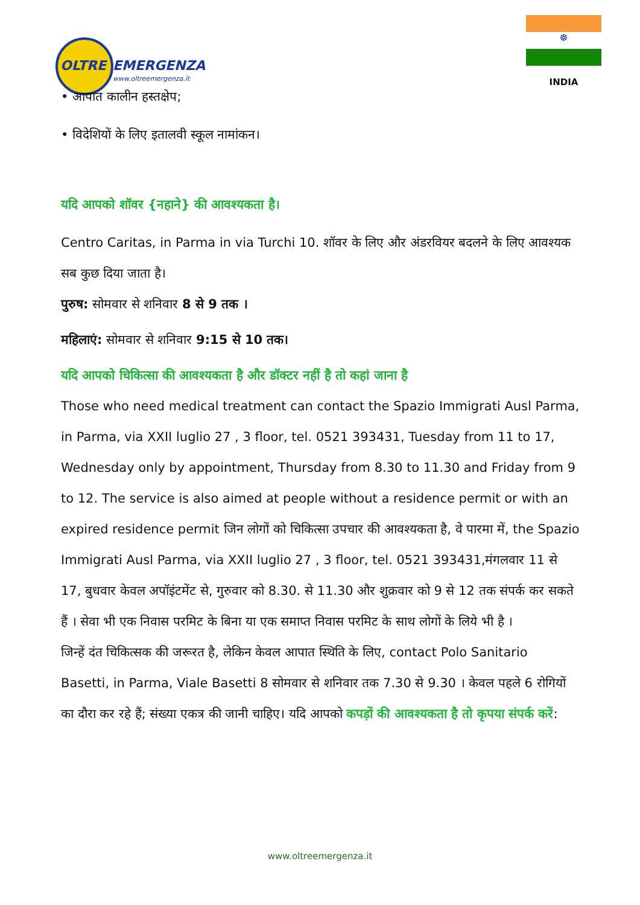OLTRE EMERGENZA
www.oltreemergenza.it
☸
INDIA
• आपात कालीन हस्तक्षेप;
• विदेशियों के लिए इतालवी स्कूल नामांकन।
यदि आपको शॉवर {नहाने} की आवश्यकता है।
Centro Caritas, in Parma in via Turchi 10. शॉवर के लिए और अंडरवियर बदलने के लिए आवश्यक सब कुछ दिया जाता है।
पुरुष: सोमवार से शनिवार 8 से 9 तक ।
महिलाएं: सोमवार से शनिवार 9:15 से 10 तक।
यदि आपको चिकित्सा की आवश्यकता है और डॉक्टर नहीं है तो कहां जाना है
Those who need medical treatment can contact the Spazio Immigrati Ausl Parma, in Parma, via XXII luglio 27 , 3 floor, tel. 0521 393431, Tuesday from 11 to 17, Wednesday only by appointment, Thursday from 8.30 to 11.30 and Friday from 9 to 12. The service is also aimed at people without a residence permit or with an expired residence permit जिन लोगों को चिकित्सा उपचार की आवश्यकता है, वे पारमा में, the Spazio Immigrati Ausl Parma, via XXII luglio 27 , 3 floor, tel. 0521 393431,मंगलवार 11 से 17, बुधवार केवल अपॉइंटमेंट से, गुरुवार को 8.30. से 11.30 और शुक्रवार को 9 से 12 तक संपर्क कर सकते हैं । सेवा भी एक निवास परमिट के बिना या एक समाप्त निवास परमिट के साथ लोगों के लिये भी है ।
जिन्हें दंत चिकित्सक की जरूरत है, लेकिन केवल आपात स्थिति के लिए, contact Polo Sanitario Basetti, in Parma, Viale Basetti 8 सोमवार से शनिवार तक 7.30 से 9.30 । केवल पहले 6 रोगियों का दौरा कर रहे हैं; संख्या एकत्र की जानी चाहिए। यदि आपको कपड़ों की आवश्यकता है तो कृपया संपर्क करें:
www.oltreemergenza.it